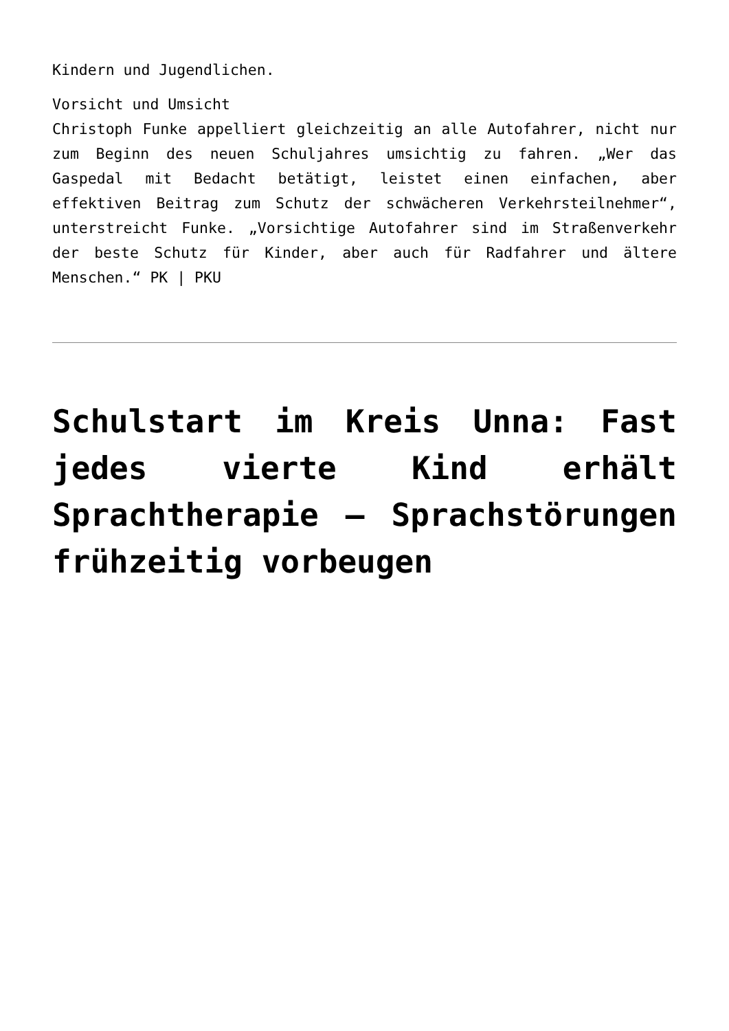Kindern und Jugendlichen.
Vorsicht und Umsicht
Christoph Funke appelliert gleichzeitig an alle Autofahrer, nicht nur zum Beginn des neuen Schuljahres umsichtig zu fahren. „Wer das Gaspedal mit Bedacht betätigt, leistet einen einfachen, aber effektiven Beitrag zum Schutz der schwächeren Verkehrsteilnehmer“, unterstreicht Funke. „Vorsichtige Autofahrer sind im Straßenverkehr der beste Schutz für Kinder, aber auch für Radfahrer und ältere Menschen.“ PK | PKU
Schulstart im Kreis Unna: Fast jedes vierte Kind erhält Sprachtherapie – Sprachstörungen frühzeitig vorbeugen